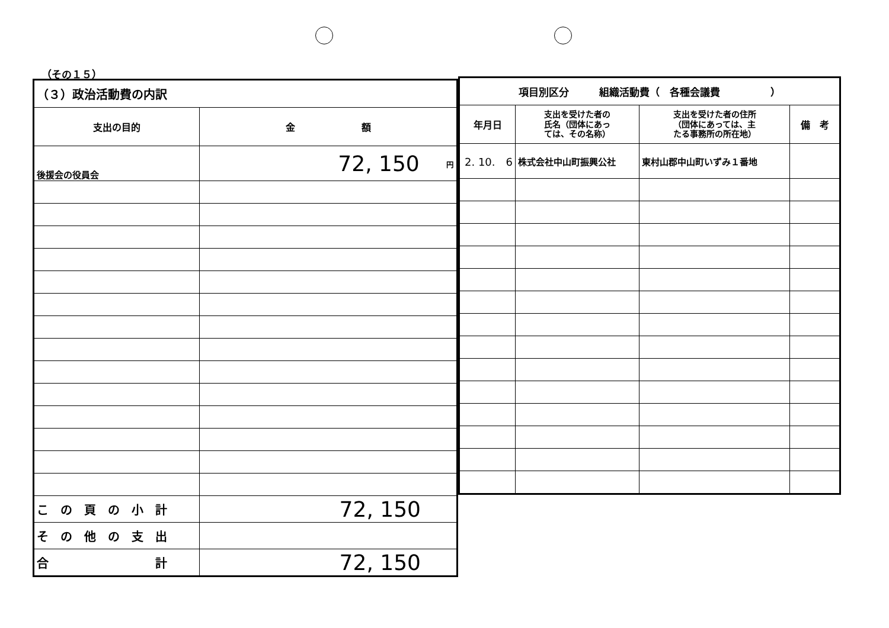（その１５）
| （３）政治活動費の内訳 | |
| 支出の目的 | 金 額 |
| 後援会の役員会 | 72, 150 <sup>円</sup> |
| こ の 頁 の 小 計 | 72, 150 |
| そ の 他 の 支 出 | |
| 合 計 | 72, 150 |
| 項目別区分 組織活動費（ 各種会議費 ） | | | |
| 年月日 | 支出を受けた者の 氏名（団体にあっ ては、その名称） | 支出を受けた者の住所 （団体にあっては、主 たる事務所の所在地） | 備 考 |
| 2. 10. 6 | 株式会社中山町振興公社 | 東村山郡中山町いずみ１番地 | |